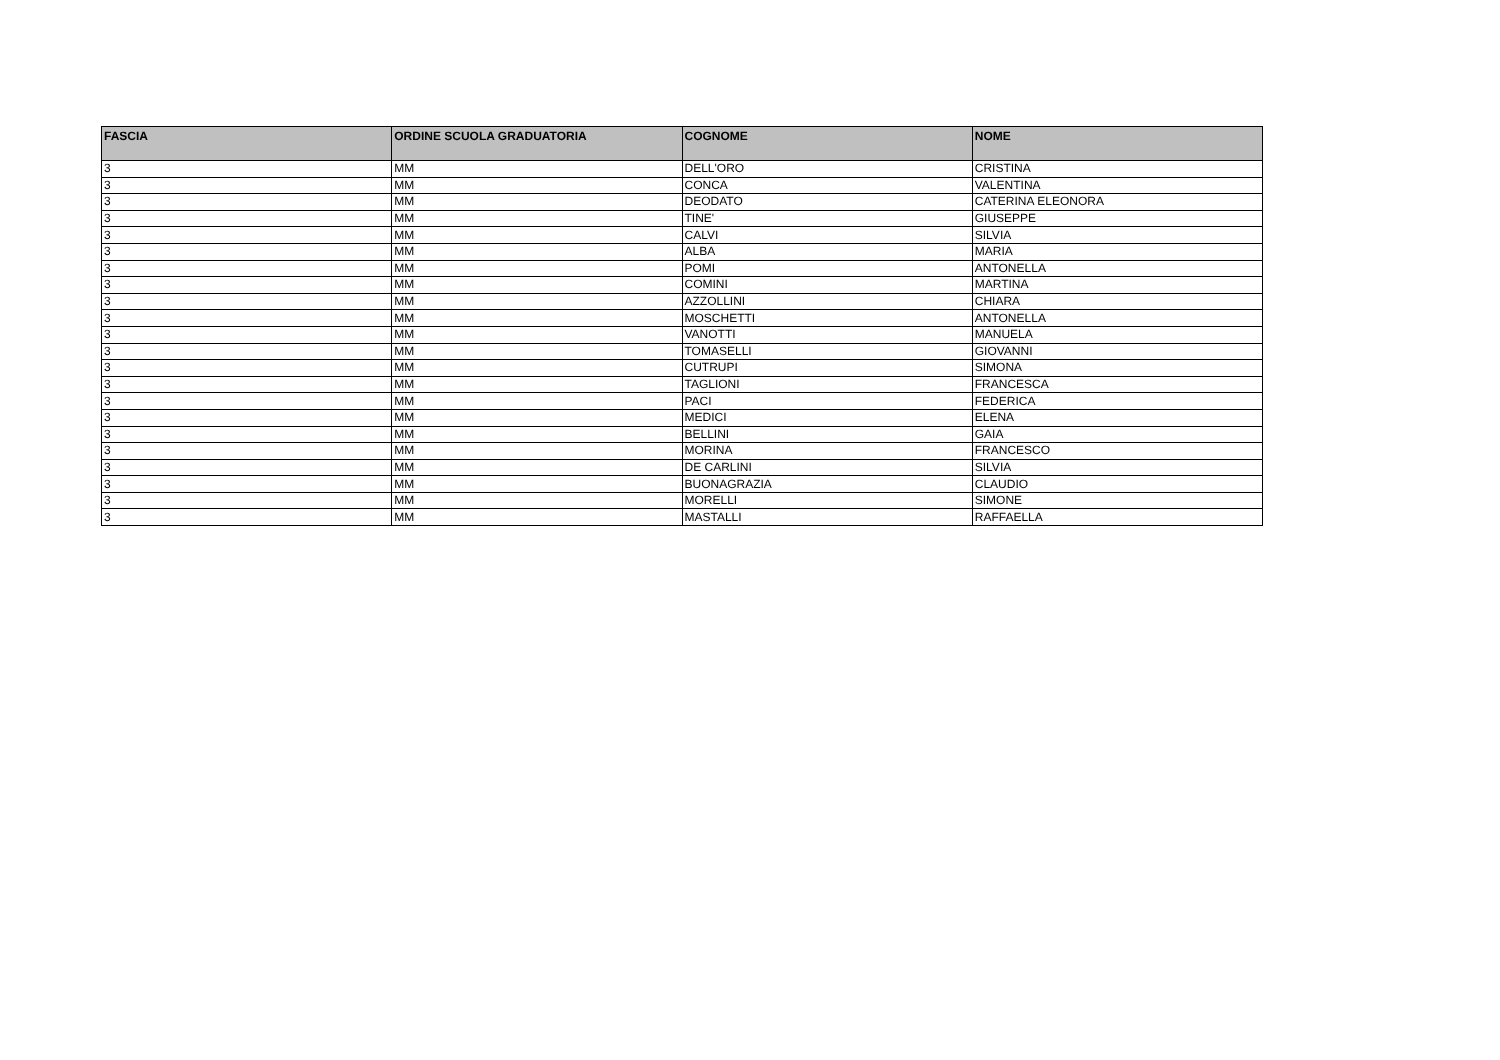| FASCIA | ORDINE SCUOLA GRADUATORIA | COGNOME | NOME |
| --- | --- | --- | --- |
| 3 | MM | DELL'ORO | CRISTINA |
| 3 | MM | CONCA | VALENTINA |
| 3 | MM | DEODATO | CATERINA ELEONORA |
| 3 | MM | TINE' | GIUSEPPE |
| 3 | MM | CALVI | SILVIA |
| 3 | MM | ALBA | MARIA |
| 3 | MM | POMI | ANTONELLA |
| 3 | MM | COMINI | MARTINA |
| 3 | MM | AZZOLLINI | CHIARA |
| 3 | MM | MOSCHETTI | ANTONELLA |
| 3 | MM | VANOTTI | MANUELA |
| 3 | MM | TOMASELLI | GIOVANNI |
| 3 | MM | CUTRUPI | SIMONA |
| 3 | MM | TAGLIONI | FRANCESCA |
| 3 | MM | PACI | FEDERICA |
| 3 | MM | MEDICI | ELENA |
| 3 | MM | BELLINI | GAIA |
| 3 | MM | MORINA | FRANCESCO |
| 3 | MM | DE CARLINI | SILVIA |
| 3 | MM | BUONAGRAZIA | CLAUDIO |
| 3 | MM | MORELLI | SIMONE |
| 3 | MM | MASTALLI | RAFFAELLA |